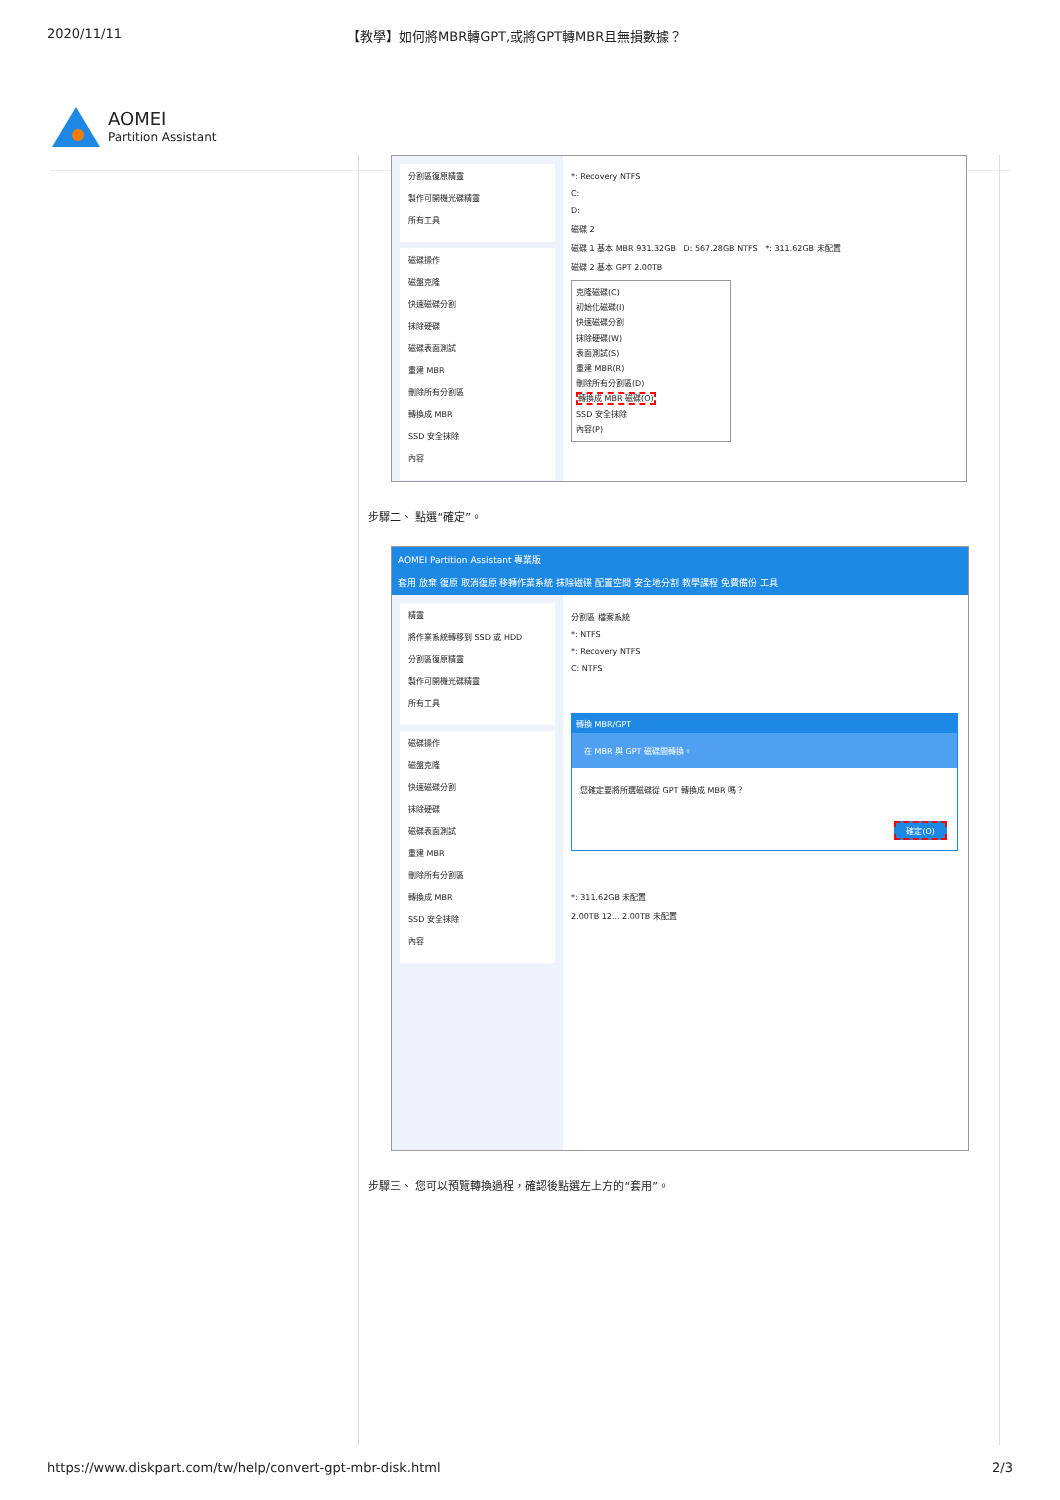2020/11/11 【教學】如何將MBR轉GPT,或將GPT轉MBR且無損數據？
AOMEI
Partition Assistant
分割區復原精靈
製作可開機光碟精靈
所有工具
磁碟操作
磁盤克隆
快速磁碟分割
抹除硬碟
磁碟表面測試
重建 MBR
刪除所有分割區
轉換成 MBR
SSD 安全抹除
內容
*: Recovery NTFS
C:
D:
磁碟 2
磁碟 1 基本 MBR 931.32GB D: 567.28GB NTFS *: 311.62GB 未配置
磁碟 2 基本 GPT 2.00TB
克隆磁碟(C)
初始化磁碟(I)
快速磁碟分割
抹除硬碟(W)
表面測試(S)
重建 MBR(R)
刪除所有分割區(D)
轉換成 MBR 磁碟(O)
SSD 安全抹除
內容(P)
步驟二、 點選“確定”。
AOMEI Partition Assistant 專業版
套用 放棄 復原 取消復原 移轉作業系統 抹除磁碟 配置空間 安全地分割 教學課程 免費備份 工具
精靈
將作業系統轉移到 SSD 或 HDD
分割區復原精靈
製作可開機光碟精靈
所有工具
磁碟操作
磁盤克隆
快速磁碟分割
抹除硬碟
磁碟表面測試
重建 MBR
刪除所有分割區
轉換成 MBR
SSD 安全抹除
內容
分割區 檔案系統
*: NTFS
*: Recovery NTFS
C: NTFS
轉換 MBR/GPT
在 MBR 與 GPT 磁碟間轉換。
您確定要將所選磁碟從 GPT 轉換成 MBR 嗎？
確定(O)
*: 311.62GB 未配置
2.00TB 12... 2.00TB 未配置
步驟三、 您可以預覽轉換過程，確認後點選左上方的“套用”。
https://www.diskpart.com/tw/help/convert-gpt-mbr-disk.html 2/3